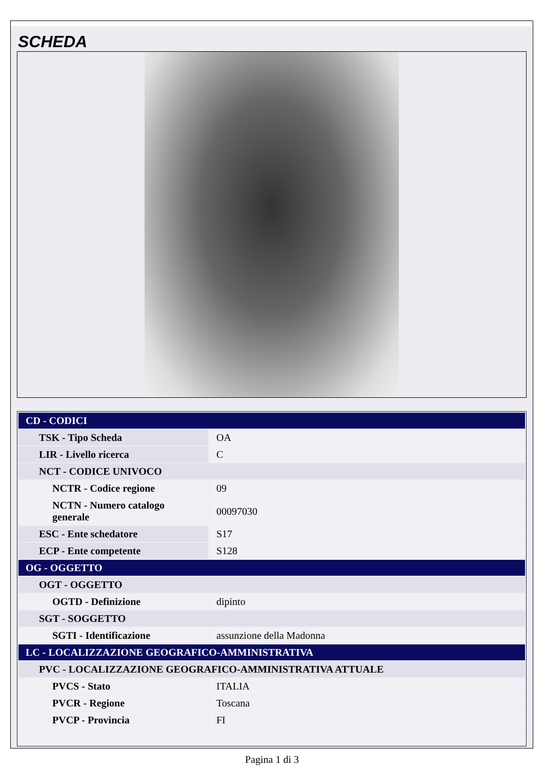SCHEDA
| CD - CODICI | |
| TSK - Tipo Scheda | OA |
| LIR - Livello ricerca | C |
| NCT - CODICE UNIVOCO | |
| NCTR - Codice regione | 09 |
| NCTN - Numero catalogo generale | 00097030 |
| ESC - Ente schedatore | S17 |
| ECP - Ente competente | S128 |
| OG - OGGETTO | |
| OGT - OGGETTO | |
| OGTD - Definizione | dipinto |
| SGT - SOGGETTO | |
| SGTI - Identificazione | assunzione della Madonna |
| LC - LOCALIZZAZIONE GEOGRAFICO-AMMINISTRATIVA | |
| PVC - LOCALIZZAZIONE GEOGRAFICO-AMMINISTRATIVA ATTUALE | |
| PVCS - Stato | ITALIA |
| PVCR - Regione | Toscana |
| PVCP - Provincia | FI |
Pagina 1 di 3